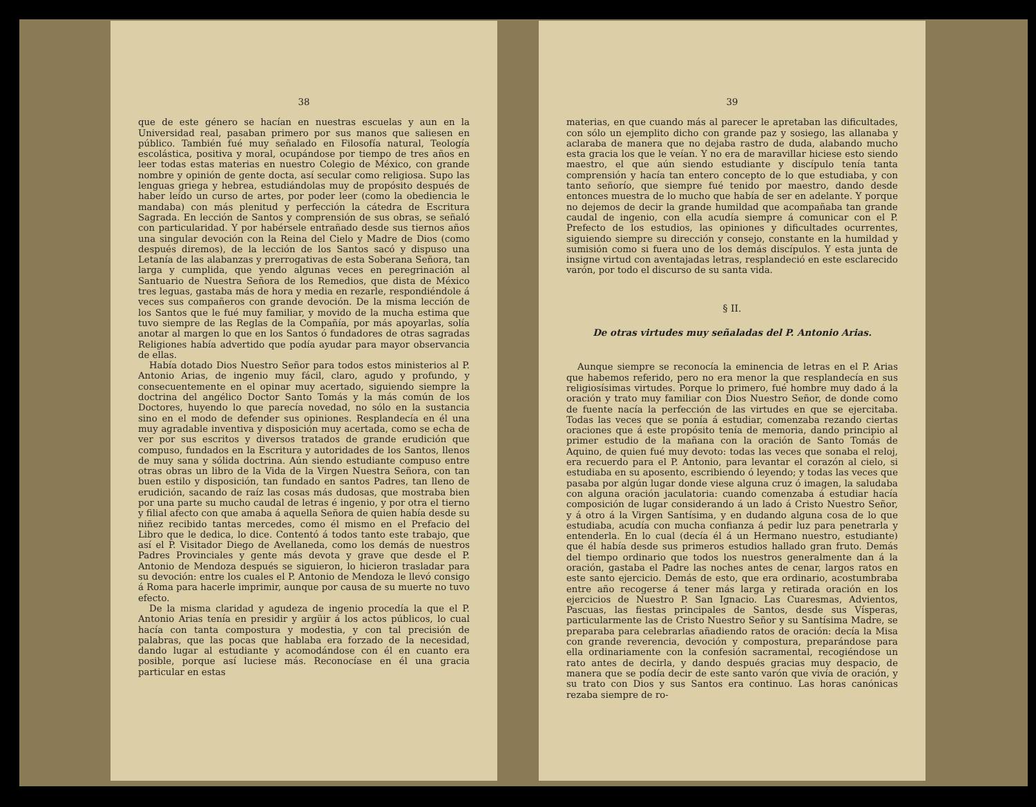38
que de este género se hacían en nuestras escuelas y aun en la Universidad real, pasaban primero por sus manos que saliesen en público. También fué muy señalado en Filosofía natural, Teología escolástica, positiva y moral, ocupándose por tiempo de tres años en leer todas estas materias en nuestro Colegio de México, con grande nombre y opinión de gente docta, así secular como religiosa. Supo las lenguas griega y hebrea, estudiándolas muy de propósito después de haber leído un curso de artes, por poder leer (como la obediencia le mandaba) con más plenitud y perfección la cátedra de Escritura Sagrada. En lección de Santos y comprensión de sus obras, se señaló con particularidad. Y por habérsele entrañado desde sus tiernos años una singular devoción con la Reina del Cielo y Madre de Dios (como después diremos), de la lección de los Santos sacó y dispuso una Letanía de las alabanzas y prerrogativas de esta Soberana Señora, tan larga y cumplida, que yendo algunas veces en peregrinación al Santuario de Nuestra Señora de los Remedios, que dista de México tres leguas, gastaba más de hora y media en rezarle, respondiéndole á veces sus compañeros con grande devoción. De la misma lección de los Santos que le fué muy familiar, y movido de la mucha estima que tuvo siempre de las Reglas de la Compañía, por más apoyarlas, solía anotar al margen lo que en los Santos ó fundadores de otras sagradas Religiones había advertido que podía ayudar para mayor observancia de ellas.
Había dotado Dios Nuestro Señor para todos estos ministerios al P. Antonio Arias, de ingenio muy fácil, claro, agudo y profundo, y consecuentemente en el opinar muy acertado, siguiendo siempre la doctrina del angélico Doctor Santo Tomás y la más común de los Doctores, huyendo lo que parecía novedad, no sólo en la sustancia sino en el modo de defender sus opiniones. Resplandecía en él una muy agradable inventiva y disposición muy acertada, como se echa de ver por sus escritos y diversos tratados de grande erudición que compuso, fundados en la Escritura y autoridades de los Santos, llenos de muy sana y sólida doctrina. Aún siendo estudiante compuso entre otras obras un libro de la Vida de la Virgen Nuestra Señora, con tan buen estilo y disposición, tan fundado en santos Padres, tan lleno de erudición, sacando de raíz las cosas más dudosas, que mostraba bien por una parte su mucho caudal de letras é ingenio, y por otra el tierno y filial afecto con que amaba á aquella Señora de quien había desde su niñez recibido tantas mercedes, como él mismo en el Prefacio del Libro que le dedica, lo dice. Contentó á todos tanto este trabajo, que así el P. Visitador Diego de Avellaneda, como los demás de nuestros Padres Provinciales y gente más devota y grave que desde el P. Antonio de Mendoza después se siguieron, lo hicieron trasladar para su devoción: entre los cuales el P. Antonio de Mendoza le llevó consigo á Roma para hacerle imprimir, aunque por causa de su muerte no tuvo efecto.
De la misma claridad y agudeza de ingenio procedía la que el P. Antonio Arias tenía en presidir y argüir á los actos públicos, lo cual hacía con tanta compostura y modestia, y con tal precisión de palabras, que las pocas que hablaba era forzado de la necesidad, dando lugar al estudiante y acomodándose con él en cuanto era posible, porque así luciese más. Reconocíase en él una gracia particular en estas
39
materias, en que cuando más al parecer le apretaban las dificultades, con sólo un ejemplito dicho con grande paz y sosiego, las allanaba y aclaraba de manera que no dejaba rastro de duda, alabando mucho esta gracia los que le veían. Y no era de maravillar hiciese esto siendo maestro, el que aún siendo estudiante y discípulo tenía tanta comprensión y hacía tan entero concepto de lo que estudiaba, y con tanto señorío, que siempre fué tenido por maestro, dando desde entonces muestra de lo mucho que había de ser en adelante. Y porque no dejemos de decir la grande humildad que acompañaba tan grande caudal de ingenio, con ella acudía siempre á comunicar con el P. Prefecto de los estudios, las opiniones y dificultades ocurrentes, siguiendo siempre su dirección y consejo, constante en la humildad y sumisión como si fuera uno de los demás discípulos. Y esta junta de insigne virtud con aventajadas letras, resplandeció en este esclarecido varón, por todo el discurso de su santa vida.
§ II.
De otras virtudes muy señaladas del P. Antonio Arias.
Aunque siempre se reconocía la eminencia de letras en el P. Arias que habemos referido, pero no era menor la que resplandecía en sus religiosísimas virtudes. Porque lo primero, fué hombre muy dado á la oración y trato muy familiar con Dios Nuestro Señor, de donde como de fuente nacía la perfección de las virtudes en que se ejercitaba. Todas las veces que se ponía á estudiar, comenzaba rezando ciertas oraciones que á este propósito tenía de memoria, dando principio al primer estudio de la mañana con la oración de Santo Tomás de Aquino, de quien fué muy devoto: todas las veces que sonaba el reloj, era recuerdo para el P. Antonio, para levantar el corazón al cielo, si estudiaba en su aposento, escribiendo ó leyendo; y todas las veces que pasaba por algún lugar donde viese alguna cruz ó imagen, la saludaba con alguna oración jaculatoria: cuando comenzaba á estudiar hacía composición de lugar considerando á un lado á Cristo Nuestro Señor, y á otro á la Virgen Santísima, y en dudando alguna cosa de lo que estudiaba, acudía con mucha confianza á pedir luz para penetrarla y entenderla. En lo cual (decía él á un Hermano nuestro, estudiante) que él había desde sus primeros estudios hallado gran fruto. Demás del tiempo ordinario que todos los nuestros generalmente dan á la oración, gastaba el Padre las noches antes de cenar, largos ratos en este santo ejercicio. Demás de esto, que era ordinario, acostumbraba entre año recogerse á tener más larga y retirada oración en los ejercicios de Nuestro P. San Ignacio. Las Cuaresmas, Advientos, Pascuas, las fiestas principales de Santos, desde sus Vísperas, particularmente las de Cristo Nuestro Señor y su Santísima Madre, se preparaba para celebrarlas añadiendo ratos de oración: decía la Misa con grande reverencia, devoción y compostura, preparándose para ella ordinariamente con la confesión sacramental, recogiéndose un rato antes de decirla, y dando después gracias muy despacio, de manera que se podía decir de este santo varón que vivía de oración, y su trato con Dios y sus Santos era continuo. Las horas canónicas rezaba siempre de ro-